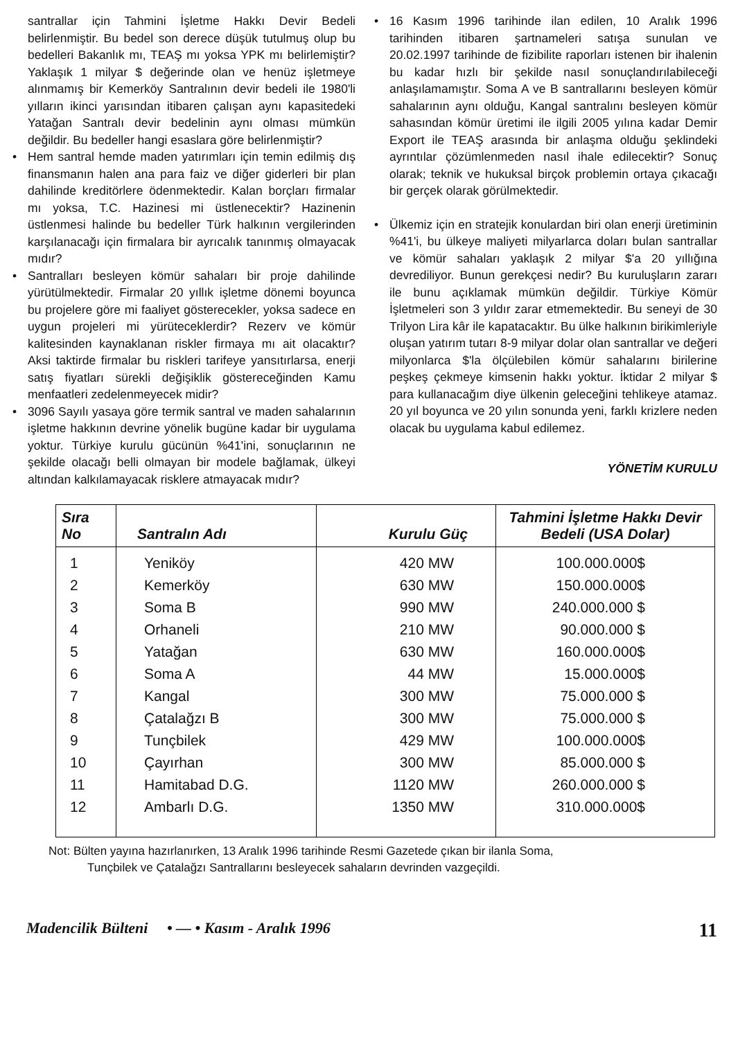santrallar için Tahmini İşletme Hakkı Devir Bedeli belirlenmiştir. Bu bedel son derece düşük tutulmuş olup bu bedelleri Bakanlık mı, TEAŞ mı yoksa YPK mı belirlemiştir? Yaklaşık 1 milyar $ değerinde olan ve henüz işletmeye alınmamış bir Kemerköy Santralının devir bedeli ile 1980'li yılların ikinci yarısından itibaren çalışan aynı kapasitedeki Yatağan Santralı devir bedelinin aynı olması mümkün değildir. Bu bedeller hangi esaslara göre belirlenmiştir?
• Hem santral hemde maden yatırımları için temin edilmiş dış finansmanın halen ana para faiz ve diğer giderleri bir plan dahilinde kreditörlere ödenmektedir. Kalan borçları firmalar mı yoksa, T.C. Hazinesi mi üstlenecektir? Hazinenin üstlenmesi halinde bu bedeller Türk halkının vergilerinden karşılanacağı için firmalara bir ayrıcalık tanınmış olmayacak mıdır?
• Santralları besleyen kömür sahaları bir proje dahilinde yürütülmektedir. Firmalar 20 yıllık işletme dönemi boyunca bu projelere göre mi faaliyet gösterecekler, yoksa sadece en uygun projeleri mi yürüteceklerdir? Rezerv ve kömür kalitesinden kaynaklanan riskler firmaya mı ait olacaktır? Aksi taktirde firmalar bu riskleri tarifeye yansıtırlarsa, enerji satış fiyatları sürekli değişiklik göstereceğinden Kamu menfaatleri zedelenmeyecek midir?
• 3096 Sayılı yasaya göre termik santral ve maden sahalarının işletme hakkının devrine yönelik bugüne kadar bir uygulama yoktur. Türkiye kurulu gücünün %41'ini, sonuçlarının ne şekilde olacağı belli olmayan bir modele bağlamak, ülkeyi altından kalkılamayacak risklere atmayacak mıdır?
• 16 Kasım 1996 tarihinde ilan edilen, 10 Aralık 1996 tarihinden itibaren şartnameleri satışa sunulan ve 20.02.1997 tarihinde de fizibilite raporları istenen bir ihalenin bu kadar hızlı bir şekilde nasıl sonuçlandırılabileceği anlaşılamamıştır. Soma A ve B santrallarını besleyen kömür sahalarının aynı olduğu, Kangal santralını besleyen kömür sahasından kömür üretimi ile ilgili 2005 yılına kadar Demir Export ile TEAŞ arasında bir anlaşma olduğu şeklindeki ayrıntılar çözümlenmeden nasıl ihale edilecektir? Sonuç olarak; teknik ve hukuksal birçok problemin ortaya çıkacağı bir gerçek olarak görülmektedir.
• Ülkemiz için en stratejik konulardan biri olan enerji üretiminin %41'i, bu ülkeye maliyeti milyarlarca doları bulan santrallar ve kömür sahaları yaklaşık 2 milyar $'a 20 yıllığına devrediliyor. Bunun gerekçesi nedir? Bu kuruluşların zararı ile bunu açıklamak mümkün değildir. Türkiye Kömür İşletmeleri son 3 yıldır zarar etmemektedir. Bu seneyi de 30 Trilyon Lira kâr ile kapatacaktır. Bu ülke halkının birikimleriyle oluşan yatırım tutarı 8-9 milyar dolar olan santrallar ve değeri milyonlarca $'la ölçülebilen kömür sahalarını birilerine peşkeş çekmeye kimsenin hakkı yoktur. İktidar 2 milyar $ para kullanacağım diye ülkenin geleceğini tehlikeye atamaz. 20 yıl boyunca ve 20 yılın sonunda yeni, farklı krizlere neden olacak bu uygulama kabul edilemez.
YÖNETİM KURULU
| Sıra No | Santralın Adı | Kurulu Güç | Tahmini İşletme Hakkı Devir Bedeli (USA Dolar) |
| --- | --- | --- | --- |
| 1 | Yeniköy | 420 MW | 100.000.000$ |
| 2 | Kemerköy | 630 MW | 150.000.000$ |
| 3 | Soma B | 990 MW | 240.000.000 $ |
| 4 | Orhaneli | 210 MW | 90.000.000 $ |
| 5 | Yatağan | 630 MW | 160.000.000$ |
| 6 | Soma A | 44 MW | 15.000.000$ |
| 7 | Kangal | 300 MW | 75.000.000 $ |
| 8 | Çatalağzı B | 300 MW | 75.000.000 $ |
| 9 | Tunçbilek | 429 MW | 100.000.000$ |
| 10 | Çayırhan | 300 MW | 85.000.000 $ |
| 11 | Hamitabad D.G. | 1120 MW | 260.000.000 $ |
| 12 | Ambarlı D.G. | 1350 MW | 310.000.000$ |
Not: Bülten yayına hazırlanırken, 13 Aralık 1996 tarihinde Resmi Gazetede çıkan bir ilanla Soma,
Tunçbilek ve Çatalağzı Santrallarını besleyecek sahaların devrinden vazgeçildi.
Madencilik Bülteni • — • Kasım - Aralık 1996 11